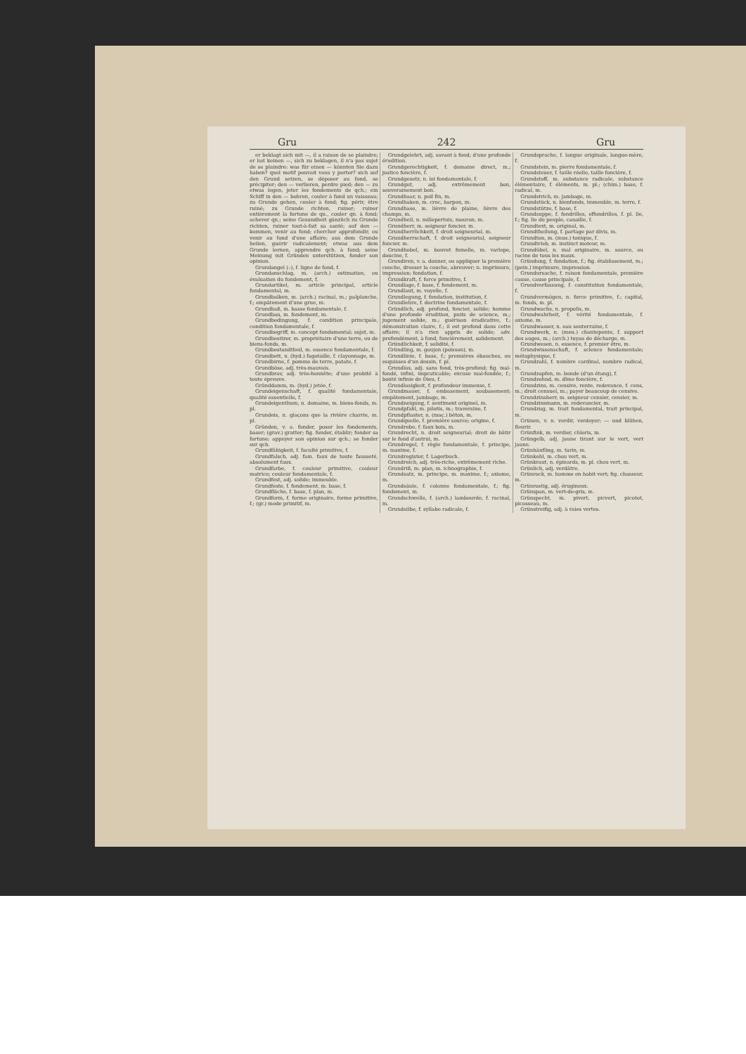Gru 242 Gru
er beklagt sich mit —, il a raison de se plaindre; er hat keinen —, sich zu beklagen, il n'a pas sujet de se plaindre: was für einen — könnten Sie dazu haben? quel motif pouvait vous y porter? sich auf den Grund setzen, se déposer au fond, se précipiter; den — verlieren, perdre pied; den — zu etwas legen, jeter les fondements de qch.; ein Schiff in den — bohren, couler à fond un vaisseau; zu Grunde gehen, couler à fond; fig. périr, être ruiné; zu Grunde richten, ruiner; ruiner entièrement la fortune de qn., couler qn. à fond; achever qn.; seine Gesundheit gänzlich zu Grunde richten, ruiner tout-à-fait sa santé; auf den — kommen, venir au fond; chercher approfondir, ou venir au fond d'une affaire; aus dem Grunde heilen, guérir radicalement; etwas aus dem Grunde lernen, apprendre qch. à fond; seine Meinung mit Gründen unterstützen, fonder son opinion.
Grundangel (–), f. ligne de fond, f.
Grundanschlag, m. (arch.) estimation, ou évaluation du fondement, f.
Grundartikel, m. article principal, article fondamental, m.
Grundbalken, m. (arch.) racinal, m.; palplanche, f.; empâtement d'une grue, m.
Grundbaß, m. basse fondamentale, f.
Grundbau, m. fondement, m.
Grundbedingung, f. condition principale, condition fondamentale, f.
Grundbegriff, m. concept fondamental; sujet, m.
Grundbesitzer, m. propriétaire d'une terre, ou de biens-fonds, m.
Grundbestandtheil, m. essence fondamentale, f.
Grundbett, n. (hyd.) fagotaille, f. clayonnage, m.
Grundbirne, f. pomme de terre, patate, f.
Grundböse, adj. très-mauvais.
Grundbrav, adj. très-honnête; d'une probité à toute épreuve.
Gründdamm, m. (hyd.) jetée, f.
Grundeigenschaft, f. qualité fondamentale, qualité essentielle, f.
Grundeigenthum, n. domaine, m. biens-fonds, m. pl.
Grundeis, n. glaçons que la rivière charrie, m. pl.
Gründen, v. a. fonder, poser les fondements, baser; (grav.) gratter; fig. fonder, établir; fonder sa fortune; appuyer son opinion sur qch.; se fonder sur qch.
Grundfähigkeit, f. faculté primitive, f.
Grundfalsch, adj. fam. faux de toute fausseté, absolument faux.
Grundfarbe, f. couleur primitive, couleur matrice; couleur fondamentale, f.
Grundfest, adj. solide; immeuble.
Grundfeste, f. fondement, m. base, f.
Grundfläche, f. base, f. plan, m.
Grundform, f. forme originaire, forme primitive, f.; (gr.) mode primitif, m.
Grundgelehrt, adj. savant à fond; d'une profonde érudition.
Grundgerechtigkeit, f. domaine direct, m.; justice foncière, f.
Grundgesetz, n. loi fondamentale, f.
Grundgut, adj. extrêmement bon, souverainement bon.
Grundhaar, n. poil fin, m.
Grundhaken, m. croc, harpon, m.
Grundhase, m. lièvre de plaine, lièvre des champs, m.
Grundheil, n. millepertuis, mouron, m.
Grundherr, m. seigneur foncier, m.
Grundherrlichkeit, f. droit seigneurial, m.
Grundherrschaft, f. droit seigneurial, seigneur foncier, m.
Grundhobel, m. bouvet femelle, m. varlope, doucine, f.
Grundiren, v. a. donner, ou appliquer la première couche, dresser la couche, abreuver; n. imprimure, impression; fondation, f.
Grundkraft, f. force primitive, f.
Grundlage, f. base, f. fondement, m.
Grundlaut, m. voyelle, f.
Grundlegung, f. fondation, institution, f.
Grundlehre, f. doctrine fondamentale, f.
Gründlich, adj. profond, foncier, solide; homme d'une profonde érudition, puits de science, m.; jugement solide, m.; guérison éradicative, f.; démonstration claire, f.; il est profond dans cette affaire; il n'a rien appris de solide; adv. profondément, à fond, foncièrement, solidement.
Gründlichkeit, f. solidité, f.
Gründling, m. goujon (poisson), m.
Grundlinie, f. base, f.; premières ébauches, ou esquisses d'un dessin, f. pl.
Grundlos, adj. sans fond, très-profond; fig. mal-fondé, infini, impraticable; excuse mal-fondée, f.; bonté infinie de Dieu, f.
Grundlosigkeit, f. profondeur immense, f.
Grundmauer, f. embasement, soubasement; empâtement, jambage, m.
Grundneigung, f. sentiment originel, m.
Grundpfahl, m. pilotis, m.; traversine, f.
Grundpflaster, n. (maç.) béton, m.
Grundquelle, f. première source; origine, f.
Grundrebe, f. faux bois, m.
Grundrecht, n. droit seigneurial; droit de bâtir sur le fond d'autrui, m.
Grundregel, f. règle fondamentale, f. principe, m. maxime, f.
Grundregister, f. Lagerbuch.
Grundreich, adj. très-riche, extrêmement riche.
Grundriß, m. plan, m. ichnographie, f.
Grundsatz, m. principe, m. maxime, f.; axiome, m.
Grundsäule, f. colonne fondamentale, f.; fig. fondement, m.
Grundschwelle, f. (arch.) lambourde, f. racinal, m.
Grundsilbe, f. syllabe radicale, f.
Grundsprache, f. langue originale, langue-mère, f.
Grundstein, m. pierre fondamentale, f.
Grundsteuer, f. taille réelle, taille foncière, f.
Grundstoff, m. substance radicale, substance élémentaire, f. éléments, m. pl.; (chim.) base, f. radical, m.
Grundstrich, m. jambage, m.
Grundstück, n. bienfonds, immeuble, m. terre, f.
Grundstütze, f. base, f.
Grundsuppe, f. fondrilles, effondrilles, f. pl. lie, f.; fig. lie du peuple, canaille, f.
Grundtext, m. original, m.
Grundtheilung, f. partage par divis, m.
Grundton, m. (mus.) tonique, f.
Grundtrieb, m. instinct moteur, m.
Grundübel, n. mal originaire, m. source, ou racine de tous les maux.
Gründung, f. fondation, f.; fig. établissement, m.; (pein.) imprimure, impression.
Grundursache, f. raison fondamentale, première cause, cause principale, f.
Grundverfassung, f. constitution fondamentale, f.
Grundvermögen, n. force primitive, f.; capital, m. fonds, m. pl.
Grundwachs, n. propolis, m.
Grundwahrheit, f. vérité fondamentale, f. axiome, m.
Grundwasser, n. eau souterraine, f.
Grundwerk, n. (meu.) chantepente, f. support des auges, m.; (arch.) tuyau de décharge, m.
Grundwesen, n. essence, f. premier être, m.
Grundwissenschaft, f. science fondamentale; métaphysique, f.
Grundzahl, f. nombre cardinal, nombre radical, m.
Grundzapfen, m. bonde (d'un étang), f.
Grundzehnd, m. dîme foncière, f.
Grundzins, m. censive, rente, redevance, f. cens, m.; droit censuel, m.; payer beaucoup de censive.
Grundzinsherr, m. seigneur censier, censier, m.
Grundzinsmann, m. redevancier, m.
Grundzug, m. trait fondamental, trait principal, m.
Grünen, v. n. verdir, verdoyer; — und blühen, fleurir.
Grünfink, m. verdier, chloris, m.
Grüngelb, adj. jaune tirant sur le vert, vert jaune.
Grünhänfling, m. tarin, m.
Grünkohl, m. chou vert, m.
Grünkraut, n. épinards, m. pl. chou vert, m.
Grünlich, adj. verdâtre.
Grünrock, m. homme en habit vert; fig. chasseur, m.
Grünrostig, adj. érugineux.
Grünspan, m. vert-de-gris, m.
Grünspecht, m. pivert, picvert, picotot, picosseau, m.
Grünstreifig, adj. à raies vertes.